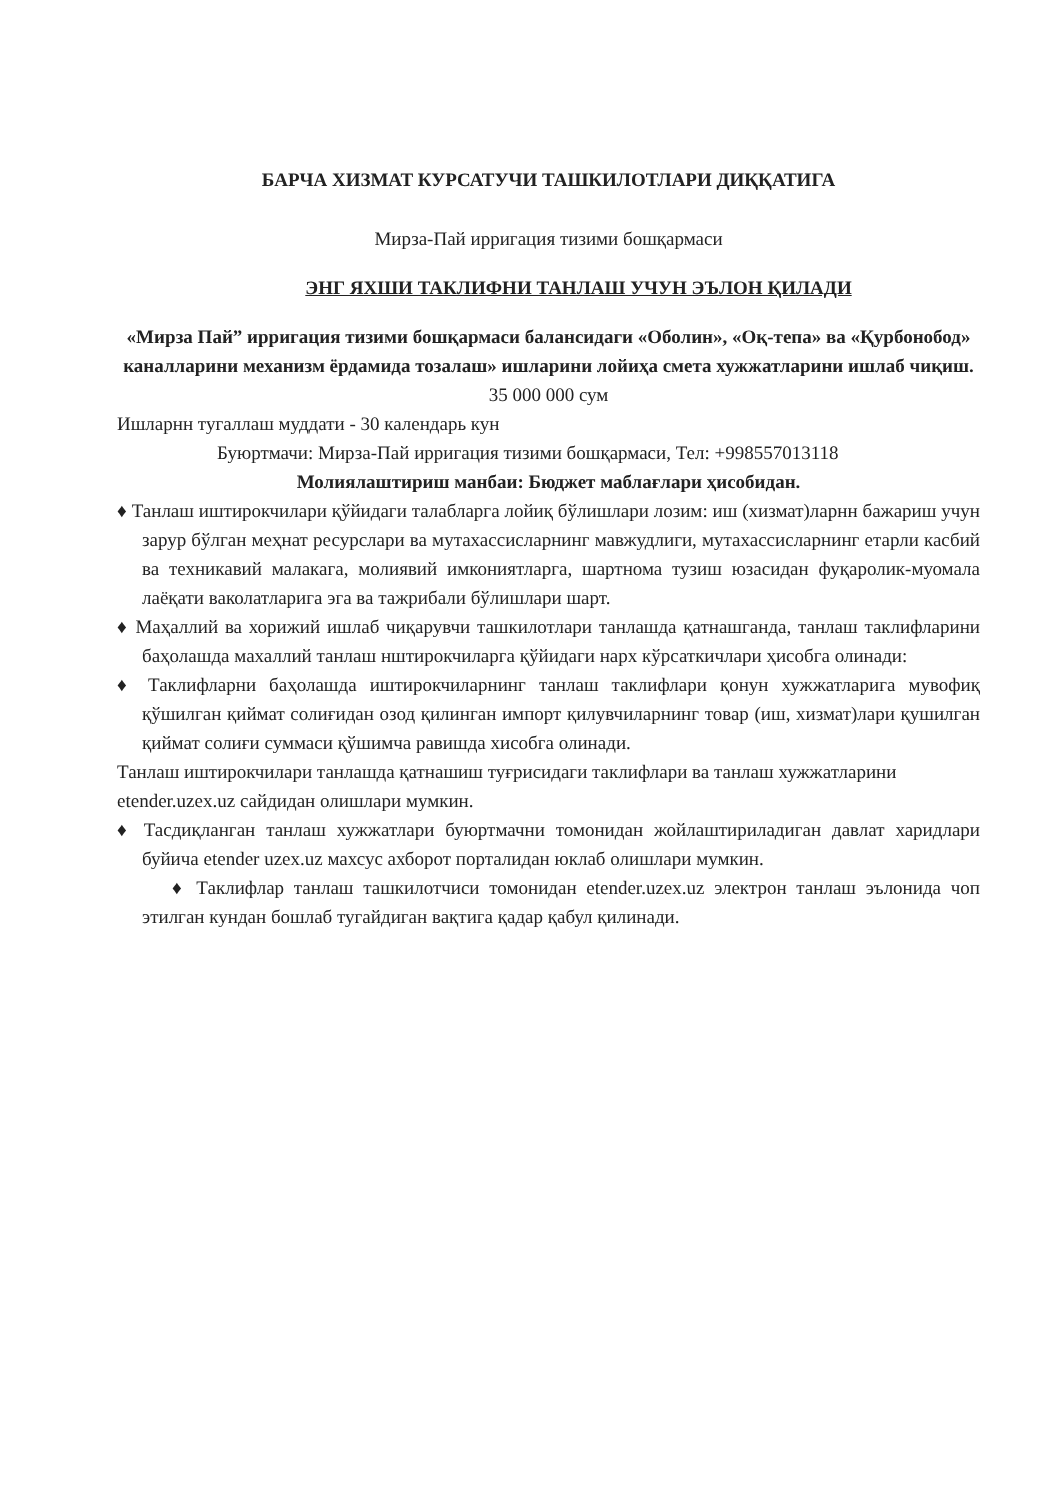БАРЧА ХИЗМАТ КУРСАТУЧИ ТАШКИЛОТЛАРИ ДИҚҚАТИГА
Мирза-Пай ирригация тизими бошқармаси
ЭНГ ЯХШИ ТАКЛИФНИ ТАНЛАШ УЧУН ЭЪЛОН ҚИЛАДИ
«Мирза Пай” ирригация тизими бошқармаси балансидаги «Оболин», «Оқ-тепа» ва «Қурбонобод» каналларини механизм ёрдамида тозалаш» ишларини лойиҳа смета хужжатларини ишлаб чиқиш.
35 000 000 сум
Ишларнн тугаллаш муддати - 30 календарь кун
Буюртмачи: Мирза-Пай ирригация тизими бошқармаси, Тел: +998557013118
Молиялаштириш манбаи: Бюджет маблағлари ҳисобидан.
♦ Танлаш иштирокчилари қўйидаги талабларга лойиқ бўлишлари лозим: иш (хизмат)ларнн бажариш учун зарур бўлган меҳнат ресурслари ва мутахассисларнинг мавжудлиги, мутахассисларнинг етарли касбий ва техникавий малакага, молиявий имкониятларга, шартнома тузиш юзасидан фуқаролик-муомала лаёқати ваколатларига эга ва тажрибали бўлишлари шарт.
♦ Маҳаллий ва хорижий ишлаб чиқарувчи ташкилотлари танлашда қатнашганда, танлаш таклифларини баҳолашда махаллий танлаш нштирокчиларга қўйидаги нарх кўрсаткичлари ҳисобга олинади:
♦ Таклифларни баҳолашда иштирокчиларнинг танлаш таклифлари қонун хужжатларига мувофиқ қўшилган қиймат солиғидан озод қилинган импорт қилувчиларнинг товар (иш, хизмат)лари қушилган қиймат солиғи суммаси қўшимча равишда хисобга олинади.
Танлаш иштирокчилари танлашда қатнашиш туғрисидаги таклифлари ва танлаш хужжатларини etender.uzex.uz сайдидан олишлари мумкин.
♦ Тасдиқланган танлаш хужжатлари буюртмачни томонидан жойлаштириладиган давлат харидлари буйича etender uzex.uz махсус ахборот порталидан юклаб олишлари мумкин.
♦ Таклифлар танлаш ташкилотчиси томонидан etender.uzex.uz электрон танлаш эълонида чоп этилган кундан бошлаб тугайдиган вақтига қадар қабул қилинади.